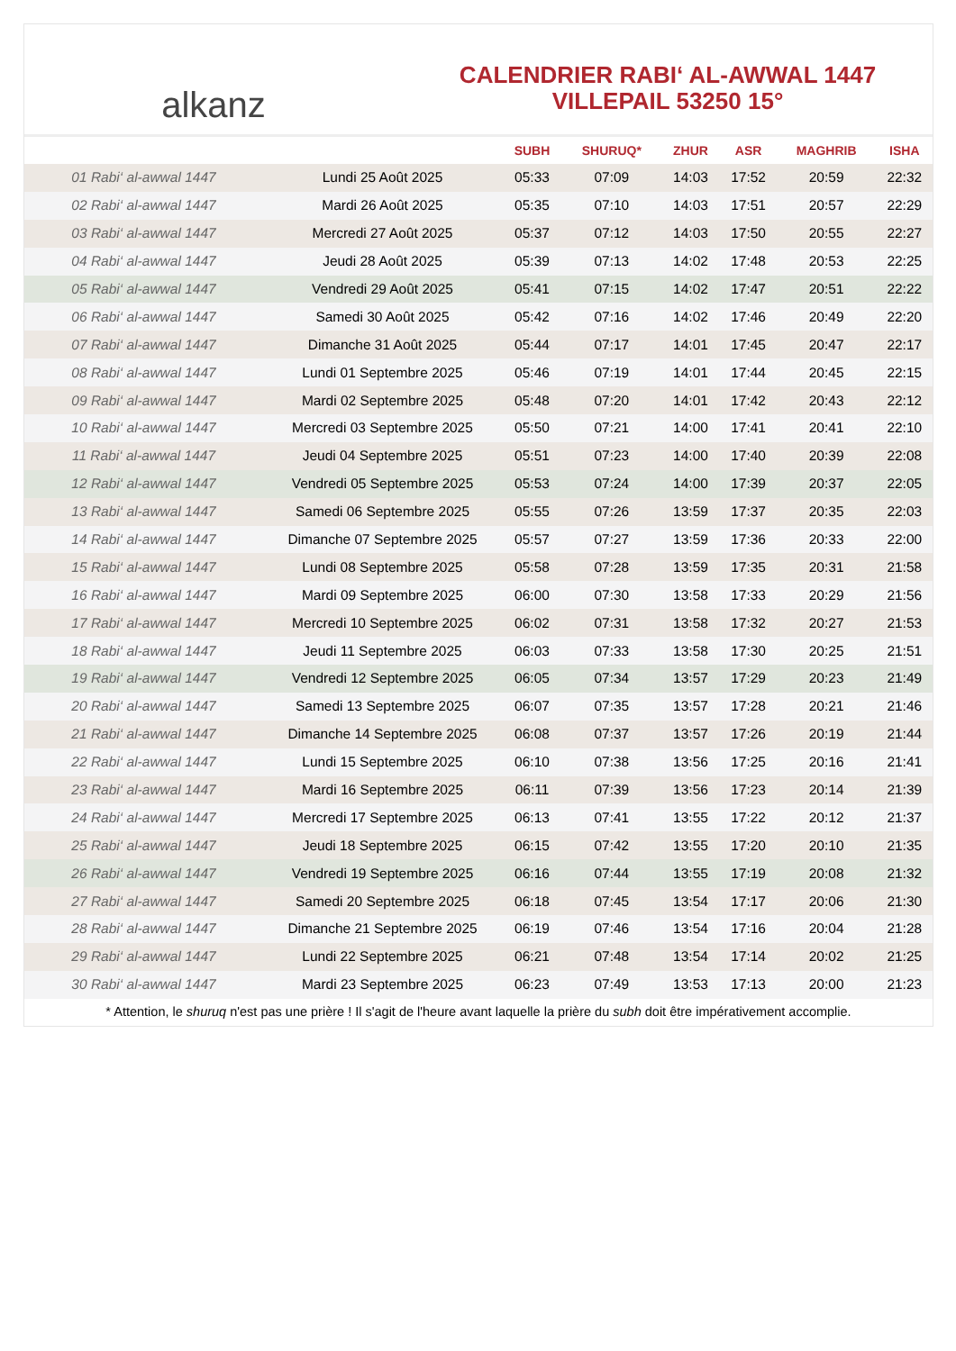alkanz
CALENDRIER RABI‘ AL-AWWAL 1447
VILLEPAIL 53250 15°
| | | SUBH | SHURUQ* | ZHUR | ASR | MAGHRIB | ISHA |
| --- | --- | --- | --- | --- | --- | --- | --- |
| 01 Rabi‘ al-awwal 1447 | Lundi 25 Août 2025 | 05:33 | 07:09 | 14:03 | 17:52 | 20:59 | 22:32 |
| 02 Rabi‘ al-awwal 1447 | Mardi 26 Août 2025 | 05:35 | 07:10 | 14:03 | 17:51 | 20:57 | 22:29 |
| 03 Rabi‘ al-awwal 1447 | Mercredi 27 Août 2025 | 05:37 | 07:12 | 14:03 | 17:50 | 20:55 | 22:27 |
| 04 Rabi‘ al-awwal 1447 | Jeudi 28 Août 2025 | 05:39 | 07:13 | 14:02 | 17:48 | 20:53 | 22:25 |
| 05 Rabi‘ al-awwal 1447 | Vendredi 29 Août 2025 | 05:41 | 07:15 | 14:02 | 17:47 | 20:51 | 22:22 |
| 06 Rabi‘ al-awwal 1447 | Samedi 30 Août 2025 | 05:42 | 07:16 | 14:02 | 17:46 | 20:49 | 22:20 |
| 07 Rabi‘ al-awwal 1447 | Dimanche 31 Août 2025 | 05:44 | 07:17 | 14:01 | 17:45 | 20:47 | 22:17 |
| 08 Rabi‘ al-awwal 1447 | Lundi 01 Septembre 2025 | 05:46 | 07:19 | 14:01 | 17:44 | 20:45 | 22:15 |
| 09 Rabi‘ al-awwal 1447 | Mardi 02 Septembre 2025 | 05:48 | 07:20 | 14:01 | 17:42 | 20:43 | 22:12 |
| 10 Rabi‘ al-awwal 1447 | Mercredi 03 Septembre 2025 | 05:50 | 07:21 | 14:00 | 17:41 | 20:41 | 22:10 |
| 11 Rabi‘ al-awwal 1447 | Jeudi 04 Septembre 2025 | 05:51 | 07:23 | 14:00 | 17:40 | 20:39 | 22:08 |
| 12 Rabi‘ al-awwal 1447 | Vendredi 05 Septembre 2025 | 05:53 | 07:24 | 14:00 | 17:39 | 20:37 | 22:05 |
| 13 Rabi‘ al-awwal 1447 | Samedi 06 Septembre 2025 | 05:55 | 07:26 | 13:59 | 17:37 | 20:35 | 22:03 |
| 14 Rabi‘ al-awwal 1447 | Dimanche 07 Septembre 2025 | 05:57 | 07:27 | 13:59 | 17:36 | 20:33 | 22:00 |
| 15 Rabi‘ al-awwal 1447 | Lundi 08 Septembre 2025 | 05:58 | 07:28 | 13:59 | 17:35 | 20:31 | 21:58 |
| 16 Rabi‘ al-awwal 1447 | Mardi 09 Septembre 2025 | 06:00 | 07:30 | 13:58 | 17:33 | 20:29 | 21:56 |
| 17 Rabi‘ al-awwal 1447 | Mercredi 10 Septembre 2025 | 06:02 | 07:31 | 13:58 | 17:32 | 20:27 | 21:53 |
| 18 Rabi‘ al-awwal 1447 | Jeudi 11 Septembre 2025 | 06:03 | 07:33 | 13:58 | 17:30 | 20:25 | 21:51 |
| 19 Rabi‘ al-awwal 1447 | Vendredi 12 Septembre 2025 | 06:05 | 07:34 | 13:57 | 17:29 | 20:23 | 21:49 |
| 20 Rabi‘ al-awwal 1447 | Samedi 13 Septembre 2025 | 06:07 | 07:35 | 13:57 | 17:28 | 20:21 | 21:46 |
| 21 Rabi‘ al-awwal 1447 | Dimanche 14 Septembre 2025 | 06:08 | 07:37 | 13:57 | 17:26 | 20:19 | 21:44 |
| 22 Rabi‘ al-awwal 1447 | Lundi 15 Septembre 2025 | 06:10 | 07:38 | 13:56 | 17:25 | 20:16 | 21:41 |
| 23 Rabi‘ al-awwal 1447 | Mardi 16 Septembre 2025 | 06:11 | 07:39 | 13:56 | 17:23 | 20:14 | 21:39 |
| 24 Rabi‘ al-awwal 1447 | Mercredi 17 Septembre 2025 | 06:13 | 07:41 | 13:55 | 17:22 | 20:12 | 21:37 |
| 25 Rabi‘ al-awwal 1447 | Jeudi 18 Septembre 2025 | 06:15 | 07:42 | 13:55 | 17:20 | 20:10 | 21:35 |
| 26 Rabi‘ al-awwal 1447 | Vendredi 19 Septembre 2025 | 06:16 | 07:44 | 13:55 | 17:19 | 20:08 | 21:32 |
| 27 Rabi‘ al-awwal 1447 | Samedi 20 Septembre 2025 | 06:18 | 07:45 | 13:54 | 17:17 | 20:06 | 21:30 |
| 28 Rabi‘ al-awwal 1447 | Dimanche 21 Septembre 2025 | 06:19 | 07:46 | 13:54 | 17:16 | 20:04 | 21:28 |
| 29 Rabi‘ al-awwal 1447 | Lundi 22 Septembre 2025 | 06:21 | 07:48 | 13:54 | 17:14 | 20:02 | 21:25 |
| 30 Rabi‘ al-awwal 1447 | Mardi 23 Septembre 2025 | 06:23 | 07:49 | 13:53 | 17:13 | 20:00 | 21:23 |
* Attention, le shuruq n'est pas une prière ! Il s'agit de l'heure avant laquelle la prière du subh doit être impérativement accomplie.